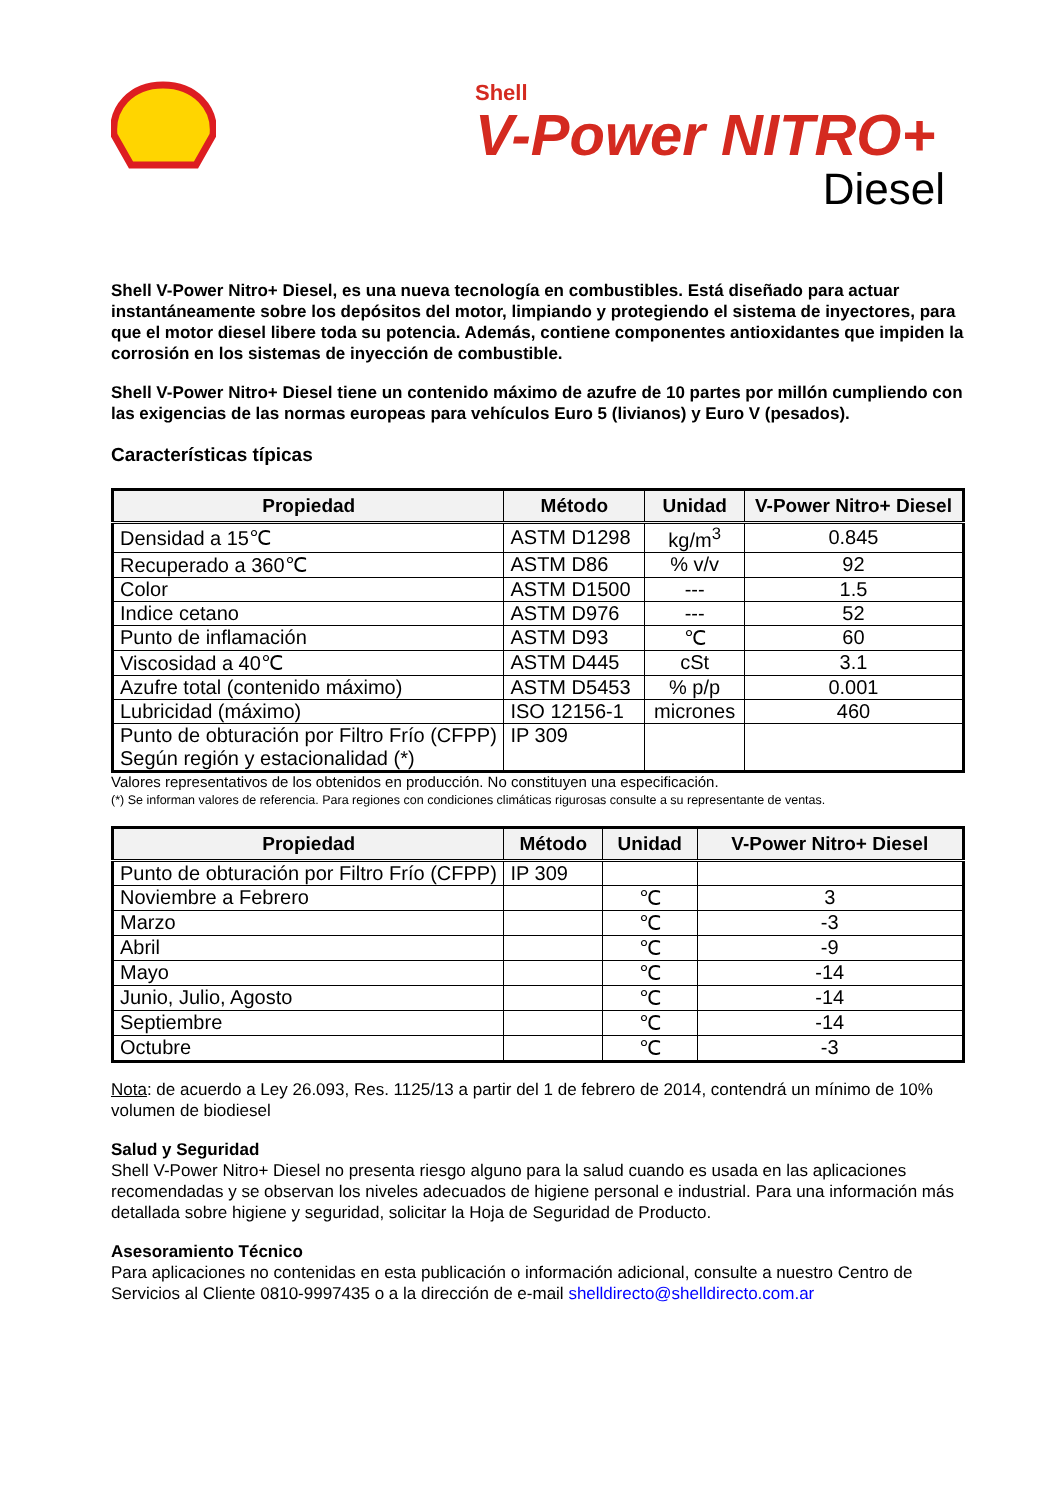Shell
V-Power NITRO+
Diesel
Shell V-Power Nitro+ Diesel, es una nueva tecnología en combustibles. Está diseñado para actuar instantáneamente sobre los depósitos del motor, limpiando y protegiendo el sistema de inyectores, para que el motor diesel libere toda su potencia. Además, contiene componentes antioxidantes que impiden la corrosión en los sistemas de inyección de combustible.
Shell V-Power Nitro+ Diesel tiene un contenido máximo de azufre de 10 partes por millón cumpliendo con las exigencias de las normas europeas para vehículos Euro 5 (livianos) y Euro V (pesados).
Características típicas
| Propiedad | Método | Unidad | V-Power Nitro+ Diesel |
| --- | --- | --- | --- |
| Densidad a 15℃ | ASTM D1298 | kg/m<sup>3</sup> | 0.845 |
| Recuperado a 360℃ | ASTM D86 | % v/v | 92 |
| Color | ASTM D1500 | --- | 1.5 |
| Indice cetano | ASTM D976 | --- | 52 |
| Punto de inflamación | ASTM D93 | ℃ | 60 |
| Viscosidad a 40℃ | ASTM D445 | cSt | 3.1 |
| Azufre total (contenido máximo) | ASTM D5453 | % p/p | 0.001 |
| Lubricidad (máximo) | ISO 12156-1 | micrones | 460 |
| Punto de obturación por Filtro Frío (CFPP) Según región y estacionalidad (*) | IP 309 | | |
Valores representativos de los obtenidos en producción. No constituyen una especificación.
(*) Se informan valores de referencia. Para regiones con condiciones climáticas rigurosas consulte a su representante de ventas.
| Propiedad | Método | Unidad | V-Power Nitro+ Diesel |
| --- | --- | --- | --- |
| Punto de obturación por Filtro Frío (CFPP) | IP 309 | | |
| Noviembre a Febrero | | ℃ | 3 |
| Marzo | | ℃ | -3 |
| Abril | | ℃ | -9 |
| Mayo | | ℃ | -14 |
| Junio, Julio, Agosto | | ℃ | -14 |
| Septiembre | | ℃ | -14 |
| Octubre | | ℃ | -3 |
Nota: de acuerdo a Ley 26.093, Res. 1125/13 a partir del 1 de febrero de 2014, contendrá un mínimo de 10% volumen de biodiesel
Salud y Seguridad
Shell V-Power Nitro+ Diesel no presenta riesgo alguno para la salud cuando es usada en las aplicaciones recomendadas y se observan los niveles adecuados de higiene personal e industrial. Para una información más detallada sobre higiene y seguridad, solicitar la Hoja de Seguridad de Producto.
Asesoramiento Técnico
Para aplicaciones no contenidas en esta publicación o información adicional, consulte a nuestro Centro de Servicios al Cliente 0810-9997435 o a la dirección de e-mail shelldirecto@shelldirecto.com.ar